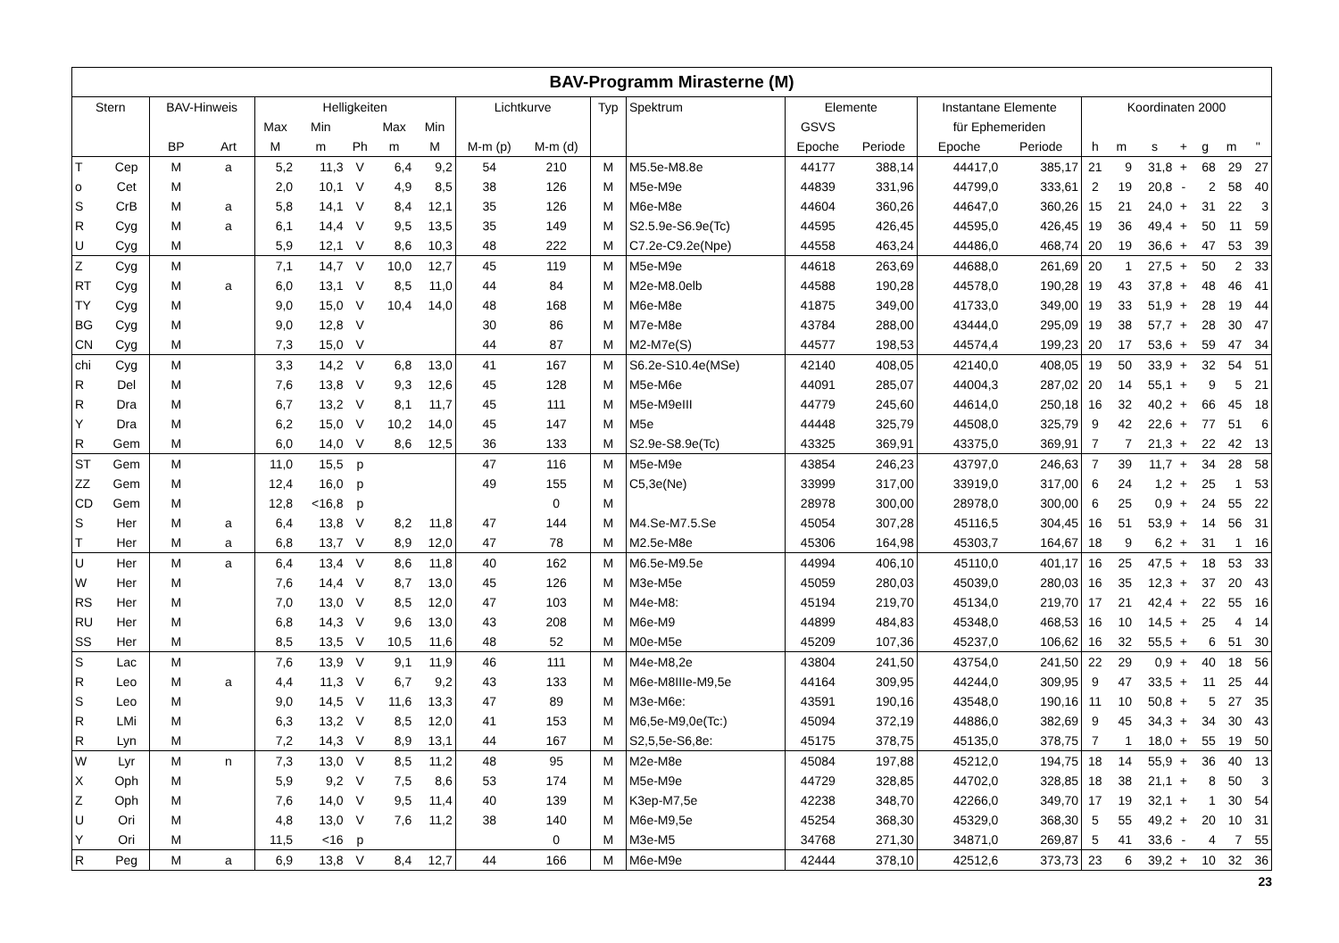| BAV-Programm Mirasterne (M) | | | | | | | | | | | | | | | | | | | | | | | |
| --- | --- | --- | --- | --- | --- | --- | --- | --- | --- | --- | --- | --- | --- | --- | --- | --- | --- | --- | --- | --- | --- | --- | --- |
| Stern | | BAV-Hinweis | | Helligkeiten | | | | | Lichtkurve | | Typ | Spektrum | Elemente | | Instantane Elemente | | Koordinaten 2000 | | | | | | |
| | | | | Max | Min | | Max | Min | | | | | GSVS | | für Ephemeriden | | | | | | | | |
| | | BP | Art | M | m | Ph | m | M | M-m (p) | M-m (d) | | | Epoche | Periode | Epoche | Periode | h | m | s | + | g | m | " |
| T | Cep | M | a | 5,2 | 11,3 | V | 6,4 | 9,2 | 54 | 210 | M | M5.5e-M8.8e | 44177 | 388,14 | 44417,0 | 385,17 | 21 | 9 | 31,8 | + | 68 | 29 | 27 |
| o | Cet | M | | 2,0 | 10,1 | V | 4,9 | 8,5 | 38 | 126 | M | M5e-M9e | 44839 | 331,96 | 44799,0 | 333,61 | 2 | 19 | 20,8 | - | 2 | 58 | 40 |
| S | CrB | M | a | 5,8 | 14,1 | V | 8,4 | 12,1 | 35 | 126 | M | M6e-M8e | 44604 | 360,26 | 44647,0 | 360,26 | 15 | 21 | 24,0 | + | 31 | 22 | 3 |
| R | Cyg | M | a | 6,1 | 14,4 | V | 9,5 | 13,5 | 35 | 149 | M | S2.5.9e-S6.9e(Tc) | 44595 | 426,45 | 44595,0 | 426,45 | 19 | 36 | 49,4 | + | 50 | 11 | 59 |
| U | Cyg | M | | 5,9 | 12,1 | V | 8,6 | 10,3 | 48 | 222 | M | C7.2e-C9.2e(Npe) | 44558 | 463,24 | 44486,0 | 468,74 | 20 | 19 | 36,6 | + | 47 | 53 | 39 |
| Z | Cyg | M | | 7,1 | 14,7 | V | 10,0 | 12,7 | 45 | 119 | M | M5e-M9e | 44618 | 263,69 | 44688,0 | 261,69 | 20 | 1 | 27,5 | + | 50 | 2 | 33 |
| RT | Cyg | M | a | 6,0 | 13,1 | V | 8,5 | 11,0 | 44 | 84 | M | M2e-M8.0elb | 44588 | 190,28 | 44578,0 | 190,28 | 19 | 43 | 37,8 | + | 48 | 46 | 41 |
| TY | Cyg | M | | 9,0 | 15,0 | V | 10,4 | 14,0 | 48 | 168 | M | M6e-M8e | 41875 | 349,00 | 41733,0 | 349,00 | 19 | 33 | 51,9 | + | 28 | 19 | 44 |
| BG | Cyg | M | | 9,0 | 12,8 | V | | | 30 | 86 | M | M7e-M8e | 43784 | 288,00 | 43444,0 | 295,09 | 19 | 38 | 57,7 | + | 28 | 30 | 47 |
| CN | Cyg | M | | 7,3 | 15,0 | V | | | 44 | 87 | M | M2-M7e(S) | 44577 | 198,53 | 44574,4 | 199,23 | 20 | 17 | 53,6 | + | 59 | 47 | 34 |
| chi | Cyg | M | | 3,3 | 14,2 | V | 6,8 | 13,0 | 41 | 167 | M | S6.2e-S10.4e(MSe) | 42140 | 408,05 | 42140,0 | 408,05 | 19 | 50 | 33,9 | + | 32 | 54 | 51 |
| R | Del | M | | 7,6 | 13,8 | V | 9,3 | 12,6 | 45 | 128 | M | M5e-M6e | 44091 | 285,07 | 44004,3 | 287,02 | 20 | 14 | 55,1 | + | 9 | 5 | 21 |
| R | Dra | M | | 6,7 | 13,2 | V | 8,1 | 11,7 | 45 | 111 | M | M5e-M9eIII | 44779 | 245,60 | 44614,0 | 250,18 | 16 | 32 | 40,2 | + | 66 | 45 | 18 |
| Y | Dra | M | | 6,2 | 15,0 | V | 10,2 | 14,0 | 45 | 147 | M | M5e | 44448 | 325,79 | 44508,0 | 325,79 | 9 | 42 | 22,6 | + | 77 | 51 | 6 |
| R | Gem | M | | 6,0 | 14,0 | V | 8,6 | 12,5 | 36 | 133 | M | S2.9e-S8.9e(Tc) | 43325 | 369,91 | 43375,0 | 369,91 | 7 | 7 | 21,3 | + | 22 | 42 | 13 |
| ST | Gem | M | | 11,0 | 15,5 | p | | | 47 | 116 | M | M5e-M9e | 43854 | 246,23 | 43797,0 | 246,63 | 7 | 39 | 11,7 | + | 34 | 28 | 58 |
| ZZ | Gem | M | | 12,4 | 16,0 | p | | | 49 | 155 | M | C5,3e(Ne) | 33999 | 317,00 | 33919,0 | 317,00 | 6 | 24 | 1,2 | + | 25 | 1 | 53 |
| CD | Gem | M | | 12,8 | <16,8 | p | | | | 0 | M | | 28978 | 300,00 | 28978,0 | 300,00 | 6 | 25 | 0,9 | + | 24 | 55 | 22 |
| S | Her | M | a | 6,4 | 13,8 | V | 8,2 | 11,8 | 47 | 144 | M | M4.Se-M7.5.Se | 45054 | 307,28 | 45116,5 | 304,45 | 16 | 51 | 53,9 | + | 14 | 56 | 31 |
| T | Her | M | a | 6,8 | 13,7 | V | 8,9 | 12,0 | 47 | 78 | M | M2.5e-M8e | 45306 | 164,98 | 45303,7 | 164,67 | 18 | 9 | 6,2 | + | 31 | 1 | 16 |
| U | Her | M | a | 6,4 | 13,4 | V | 8,6 | 11,8 | 40 | 162 | M | M6.5e-M9.5e | 44994 | 406,10 | 45110,0 | 401,17 | 16 | 25 | 47,5 | + | 18 | 53 | 33 |
| W | Her | M | | 7,6 | 14,4 | V | 8,7 | 13,0 | 45 | 126 | M | M3e-M5e | 45059 | 280,03 | 45039,0 | 280,03 | 16 | 35 | 12,3 | + | 37 | 20 | 43 |
| RS | Her | M | | 7,0 | 13,0 | V | 8,5 | 12,0 | 47 | 103 | M | M4e-M8: | 45194 | 219,70 | 45134,0 | 219,70 | 17 | 21 | 42,4 | + | 22 | 55 | 16 |
| RU | Her | M | | 6,8 | 14,3 | V | 9,6 | 13,0 | 43 | 208 | M | M6e-M9 | 44899 | 484,83 | 45348,0 | 468,53 | 16 | 10 | 14,5 | + | 25 | 4 | 14 |
| SS | Her | M | | 8,5 | 13,5 | V | 10,5 | 11,6 | 48 | 52 | M | M0e-M5e | 45209 | 107,36 | 45237,0 | 106,62 | 16 | 32 | 55,5 | + | 6 | 51 | 30 |
| S | Lac | M | | 7,6 | 13,9 | V | 9,1 | 11,9 | 46 | 111 | M | M4e-M8,2e | 43804 | 241,50 | 43754,0 | 241,50 | 22 | 29 | 0,9 | + | 40 | 18 | 56 |
| R | Leo | M | a | 4,4 | 11,3 | V | 6,7 | 9,2 | 43 | 133 | M | M6e-M8IIIe-M9,5e | 44164 | 309,95 | 44244,0 | 309,95 | 9 | 47 | 33,5 | + | 11 | 25 | 44 |
| S | Leo | M | | 9,0 | 14,5 | V | 11,6 | 13,3 | 47 | 89 | M | M3e-M6e: | 43591 | 190,16 | 43548,0 | 190,16 | 11 | 10 | 50,8 | + | 5 | 27 | 35 |
| R | LMi | M | | 6,3 | 13,2 | V | 8,5 | 12,0 | 41 | 153 | M | M6,5e-M9,0e(Tc:) | 45094 | 372,19 | 44886,0 | 382,69 | 9 | 45 | 34,3 | + | 34 | 30 | 43 |
| R | Lyn | M | | 7,2 | 14,3 | V | 8,9 | 13,1 | 44 | 167 | M | S2,5,5e-S6,8e: | 45175 | 378,75 | 45135,0 | 378,75 | 7 | 1 | 18,0 | + | 55 | 19 | 50 |
| W | Lyr | M | n | 7,3 | 13,0 | V | 8,5 | 11,2 | 48 | 95 | M | M2e-M8e | 45084 | 197,88 | 45212,0 | 194,75 | 18 | 14 | 55,9 | + | 36 | 40 | 13 |
| X | Oph | M | | 5,9 | 9,2 | V | 7,5 | 8,6 | 53 | 174 | M | M5e-M9e | 44729 | 328,85 | 44702,0 | 328,85 | 18 | 38 | 21,1 | + | 8 | 50 | 3 |
| Z | Oph | M | | 7,6 | 14,0 | V | 9,5 | 11,4 | 40 | 139 | M | K3ep-M7,5e | 42238 | 348,70 | 42266,0 | 349,70 | 17 | 19 | 32,1 | + | 1 | 30 | 54 |
| U | Ori | M | | 4,8 | 13,0 | V | 7,6 | 11,2 | 38 | 140 | M | M6e-M9,5e | 45254 | 368,30 | 45329,0 | 368,30 | 5 | 55 | 49,2 | + | 20 | 10 | 31 |
| Y | Ori | M | | 11,5 | <16 | p | | | | 0 | M | M3e-M5 | 34768 | 271,30 | 34871,0 | 269,87 | 5 | 41 | 33,6 | - | 4 | 7 | 55 |
| R | Peg | M | a | 6,9 | 13,8 | V | 8,4 | 12,7 | 44 | 166 | M | M6e-M9e | 42444 | 378,10 | 42512,6 | 373,73 | 23 | 6 | 39,2 | + | 10 | 32 | 36 |
23